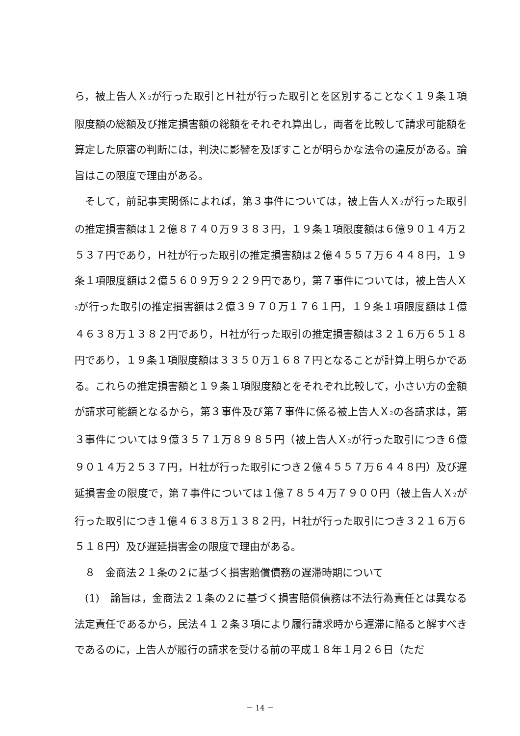ら，被上告人Ｘ<sub>2</sub>が行った取引とＨ社が行った取引とを区別することなく１９条１項限度額の総額及び推定損害額の総額をそれぞれ算出し，両者を比較して請求可能額を算定した原審の判断には，判決に影響を及ぼすことが明らかな法令の違反がある。論旨はこの限度で理由がある。
そして，前記事実関係によれば，第３事件については，被上告人Ｘ<sub>2</sub>が行った取引の推定損害額は１２億８７４０万９３８３円，１９条１項限度額は６億９０１４万２５３７円であり，Ｈ社が行った取引の推定損害額は２億４５５７万６４４８円，１９条１項限度額は２億５６０９万９２２９円であり，第７事件については，被上告人Ｘ<sub>2</sub>が行った取引の推定損害額は２億３９７０万１７６１円，１９条１項限度額は１億４６３８万１３８２円であり，Ｈ社が行った取引の推定損害額は３２１６万６５１８円であり，１９条１項限度額は３３５０万１６８７円となることが計算上明らかである。これらの推定損害額と１９条１項限度額とをそれぞれ比較して，小さい方の金額が請求可能額となるから，第３事件及び第７事件に係る被上告人Ｘ<sub>2</sub>の各請求は，第３事件については９億３５７１万８９８５円（被上告人Ｘ<sub>2</sub>が行った取引につき６億９０１４万２５３７円，Ｈ社が行った取引につき２億４５５７万６４４８円）及び遅延損害金の限度で，第７事件については１億７８５４万７９００円（被上告人Ｘ<sub>2</sub>が行った取引につき１億４６３８万１３８２円，Ｈ社が行った取引につき３２１６万６５１８円）及び遅延損害金の限度で理由がある。
８　金商法２１条の２に基づく損害賠償債務の遅滞時期について
(1)　論旨は，金商法２１条の２に基づく損害賠償債務は不法行為責任とは異なる法定責任であるから，民法４１２条３項により履行請求時から遅滞に陥ると解すべきであるのに，上告人が履行の請求を受ける前の平成１８年１月２６日（ただ
－ 14 －